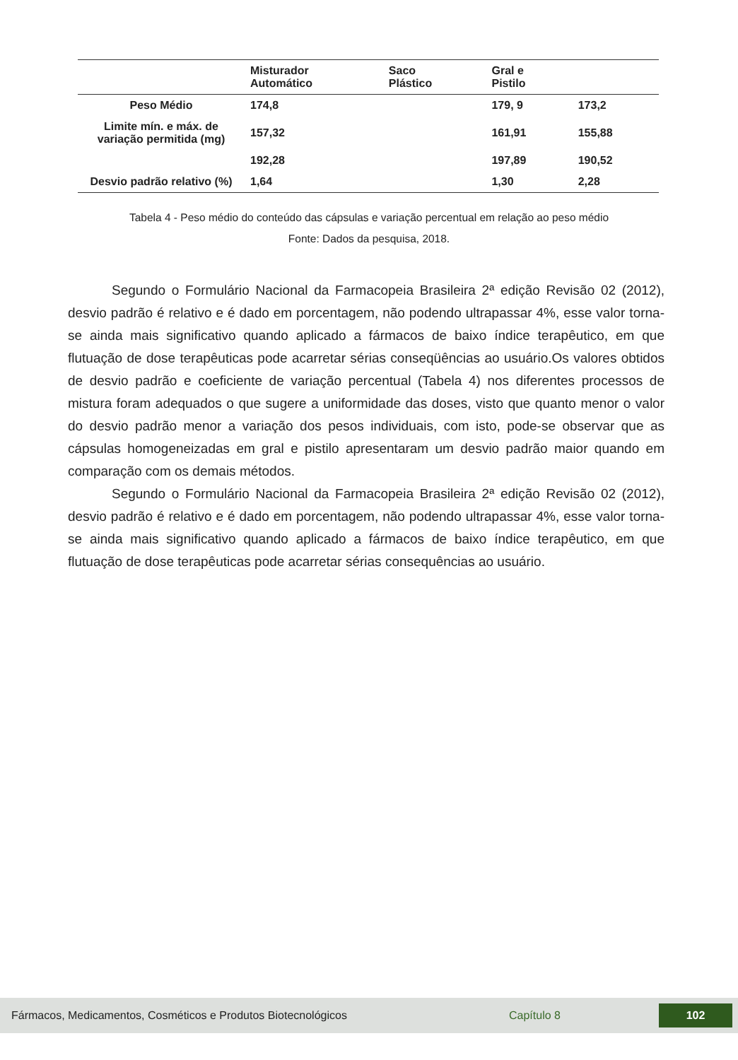| | Misturador Automático | Saco Plástico | Gral e Pistilo | |
| --- | --- | --- | --- | --- |
| Peso Médio | 174,8 | | 179, 9 | 173,2 |
| Limite mín. e máx. de variação permitida (mg) | 157,32 | | 161,91 | 155,88 |
| | 192,28 | | 197,89 | 190,52 |
| Desvio padrão relativo (%) | 1,64 | | 1,30 | 2,28 |
Tabela 4 - Peso médio do conteúdo das cápsulas e variação percentual em relação ao peso médio
Fonte: Dados da pesquisa, 2018.
Segundo o Formulário Nacional da Farmacopeia Brasileira 2ª edição Revisão 02 (2012), desvio padrão é relativo e é dado em porcentagem, não podendo ultrapassar 4%, esse valor torna-se ainda mais significativo quando aplicado a fármacos de baixo índice terapêutico, em que flutuação de dose terapêuticas pode acarretar sérias conseqüências ao usuário.Os valores obtidos de desvio padrão e coeficiente de variação percentual (Tabela 4) nos diferentes processos de mistura foram adequados o que sugere a uniformidade das doses, visto que quanto menor o valor do desvio padrão menor a variação dos pesos individuais, com isto, pode-se observar que as cápsulas homogeneizadas em gral e pistilo apresentaram um desvio padrão maior quando em comparação com os demais métodos.
Segundo o Formulário Nacional da Farmacopeia Brasileira 2ª edição Revisão 02 (2012), desvio padrão é relativo e é dado em porcentagem, não podendo ultrapassar 4%, esse valor torna-se ainda mais significativo quando aplicado a fármacos de baixo índice terapêutico, em que flutuação de dose terapêuticas pode acarretar sérias consequências ao usuário.
Fármacos, Medicamentos, Cosméticos e Produtos Biotecnológicos Capítulo 8 102